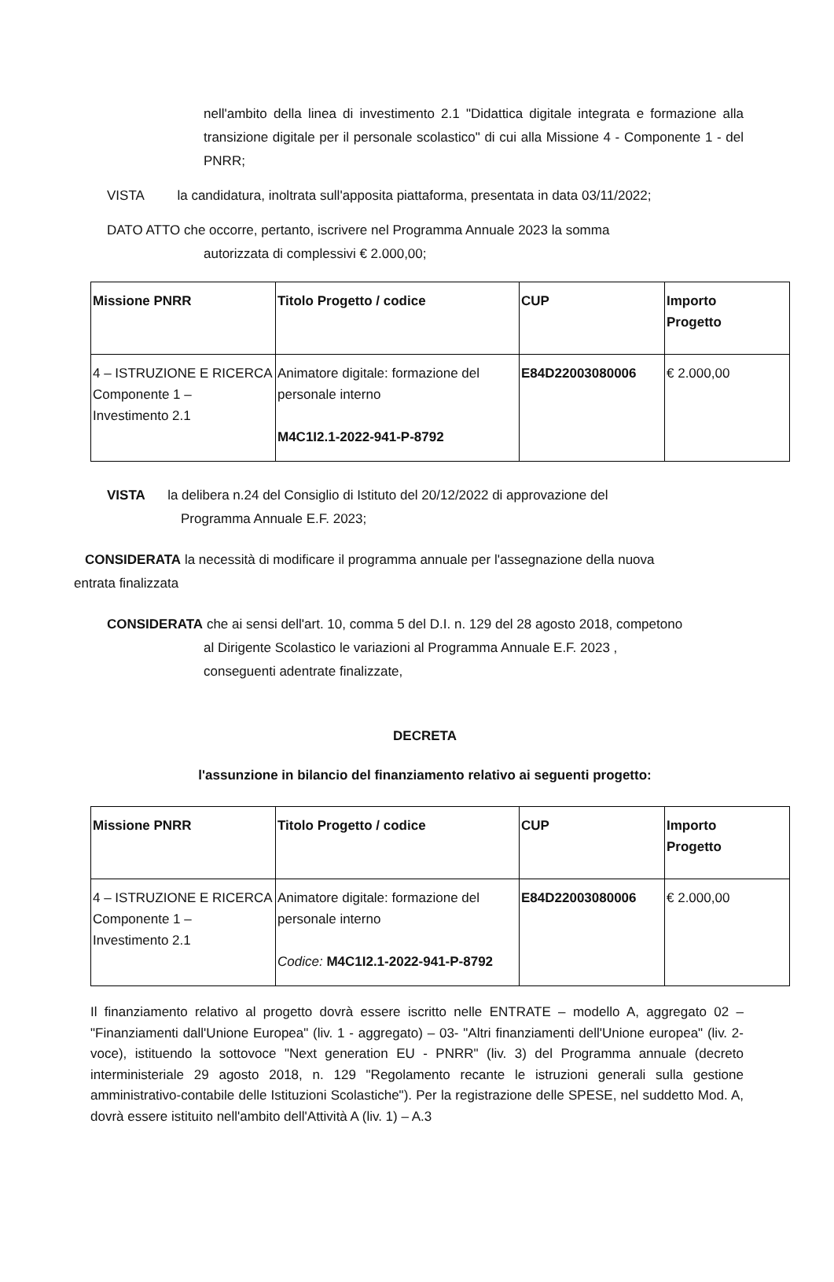nell'ambito della linea di investimento 2.1 "Didattica digitale integrata e formazione alla transizione digitale per il personale scolastico" di cui alla Missione 4 - Componente 1 - del PNRR;
VISTA la candidatura, inoltrata sull'apposita piattaforma, presentata in data 03/11/2022;
DATO ATTO che occorre, pertanto, iscrivere nel Programma Annuale 2023 la somma
autorizzata di complessivi € 2.000,00;
| Missione PNRR | Titolo Progetto / codice | CUP | Importo Progetto |
| 4 – ISTRUZIONE E RICERCA Componente 1 – Investimento 2.1 | Animatore digitale: formazione del personale interno M4C1I2.1-2022-941-P-8792 | E84D22003080006 | € 2.000,00 |
VISTA la delibera n.24 del Consiglio di Istituto del 20/12/2022 di approvazione del
Programma Annuale E.F. 2023;
CONSIDERATA la necessità di modificare il programma annuale per l'assegnazione della nuova
entrata finalizzata
CONSIDERATA che ai sensi dell'art. 10, comma 5 del D.I. n. 129 del 28 agosto 2018, competono
al Dirigente Scolastico le variazioni al Programma Annuale E.F. 2023 ,
conseguenti adentrate finalizzate,
DECRETA
l'assunzione in bilancio del finanziamento relativo ai seguenti progetto:
| Missione PNRR | Titolo Progetto / codice | CUP | Importo Progetto |
| 4 – ISTRUZIONE E RICERCA Componente 1 – Investimento 2.1 | Animatore digitale: formazione del personale interno Codice: M4C1I2.1-2022-941-P-8792 | E84D22003080006 | € 2.000,00 |
Il finanziamento relativo al progetto dovrà essere iscritto nelle ENTRATE – modello A, aggregato 02 – "Finanziamenti dall'Unione Europea" (liv. 1 - aggregato) – 03- "Altri finanziamenti dell'Unione europea" (liv. 2- voce), istituendo la sottovoce "Next generation EU - PNRR" (liv. 3) del Programma annuale (decreto interministeriale 29 agosto 2018, n. 129 "Regolamento recante le istruzioni generali sulla gestione amministrativo-contabile delle Istituzioni Scolastiche"). Per la registrazione delle SPESE, nel suddetto Mod. A, dovrà essere istituito nell'ambito dell'Attività A (liv. 1) – A.3